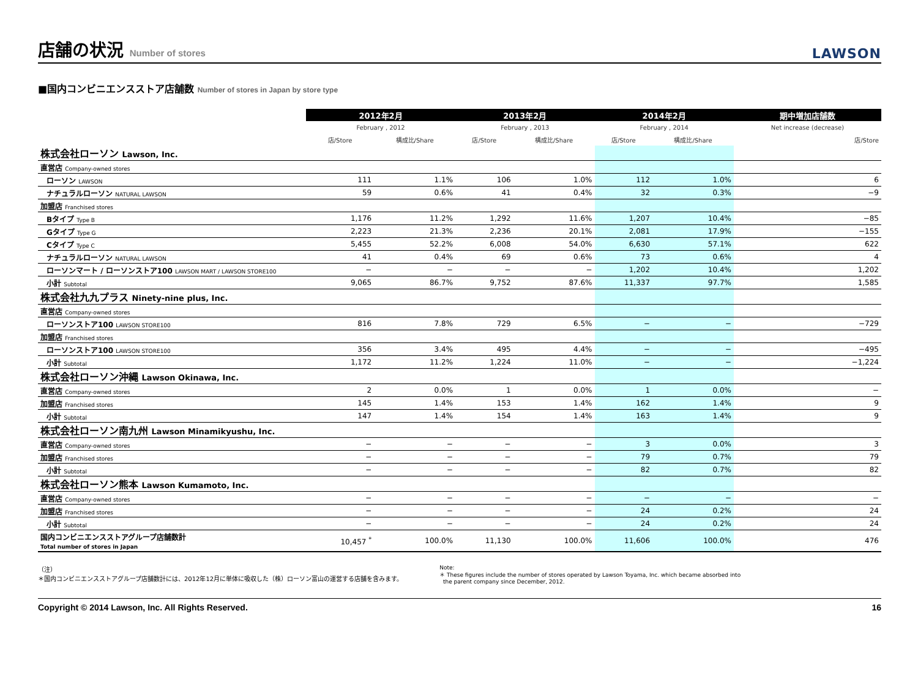店舗の状況 Number of stores
LAWSON
■国内コンビニエンスストア店舗数 Number of stores in Japan by store type
| | 2012年2月 | | 2013年2月 | | 2014年2月 | | 期中増加店舗数 |
| --- | --- | --- | --- | --- | --- | --- | --- |
| | February , 2012 | | February , 2013 | | February , 2014 | | Net increase (decrease) |
| | 店/Store | 構成比/Share | 店/Store | 構成比/Share | 店/Store | 構成比/Share | 店/Store |
| 株式会社ローソン Lawson, Inc. | | | | | | | |
| 直営店 Company-owned stores | | | | | | | |
| ローソン LAWSON | 111 | 1.1% | 106 | 1.0% | 112 | 1.0% | 6 |
| ナチュラルローソン NATURAL LAWSON | 59 | 0.6% | 41 | 0.4% | 32 | 0.3% | −9 |
| 加盟店 Franchised stores | | | | | | | |
| Bタイプ Type B | 1,176 | 11.2% | 1,292 | 11.6% | 1,207 | 10.4% | −85 |
| Gタイプ Type G | 2,223 | 21.3% | 2,236 | 20.1% | 2,081 | 17.9% | −155 |
| Cタイプ Type C | 5,455 | 52.2% | 6,008 | 54.0% | 6,630 | 57.1% | 622 |
| ナチュラルローソン NATURAL LAWSON | 41 | 0.4% | 69 | 0.6% | 73 | 0.6% | 4 |
| ローソンマート / ローソンストア100 LAWSON MART / LAWSON STORE100 | − | − | − | − | 1,202 | 10.4% | 1,202 |
| 小計 Subtotal | 9,065 | 86.7% | 9,752 | 87.6% | 11,337 | 97.7% | 1,585 |
| 株式会社九九プラス Ninety-nine plus, Inc. | | | | | | | |
| 直営店 Company-owned stores | | | | | | | |
| ローソンストア100 LAWSON STORE100 | 816 | 7.8% | 729 | 6.5% | − | − | −729 |
| 加盟店 Franchised stores | | | | | | | |
| ローソンストア100 LAWSON STORE100 | 356 | 3.4% | 495 | 4.4% | − | − | −495 |
| 小計 Subtotal | 1,172 | 11.2% | 1,224 | 11.0% | − | − | −1,224 |
| 株式会社ローソン沖縄 Lawson Okinawa, Inc. | | | | | | | |
| 直営店 Company-owned stores | 2 | 0.0% | 1 | 0.0% | 1 | 0.0% | − |
| 加盟店 Franchised stores | 145 | 1.4% | 153 | 1.4% | 162 | 1.4% | 9 |
| 小計 Subtotal | 147 | 1.4% | 154 | 1.4% | 163 | 1.4% | 9 |
| 株式会社ローソン南九州 Lawson Minamikyushu, Inc. | | | | | | | |
| 直営店 Company-owned stores | − | − | − | − | 3 | 0.0% | 3 |
| 加盟店 Franchised stores | − | − | − | − | 79 | 0.7% | 79 |
| 小計 Subtotal | − | − | − | − | 82 | 0.7% | 82 |
| 株式会社ローソン熊本 Lawson Kumamoto, Inc. | | | | | | | |
| 直営店 Company-owned stores | − | − | − | − | − | − | − |
| 加盟店 Franchised stores | − | − | − | − | 24 | 0.2% | 24 |
| 小計 Subtotal | − | − | − | − | 24 | 0.2% | 24 |
| 国内コンビニエンスストアグループ店舗数計 Total number of stores in Japan | 10,457 <sup>*</sup> | 100.0% | 11,130 | 100.0% | 11,606 | 100.0% | 476 |
（注）
＊国内コンビニエンスストアグループ店舗数計には、2012年12月に単体に吸収した（株）ローソン富山の運営する店舗を含みます。
Note:
＊ These figures include the number of stores operated by Lawson Toyama, Inc. which became absorbed into
the parent company since December, 2012.
Copyright © 2014 Lawson, Inc. All Rights Reserved. 16